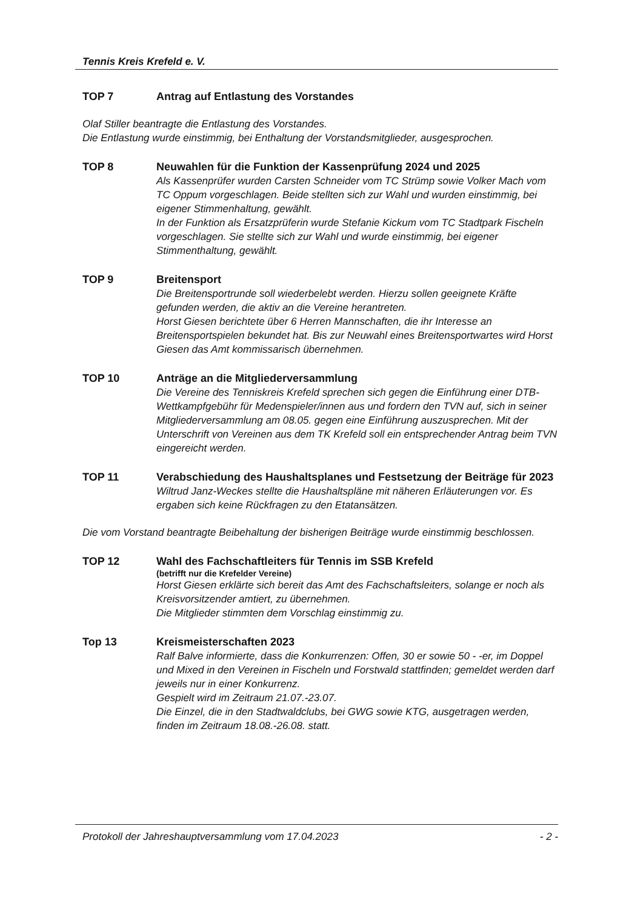Tennis Kreis Krefeld e. V.
TOP 7
Antrag auf Entlastung des Vorstandes
Olaf Stiller beantragte die Entlastung des Vorstandes.
Die Entlastung wurde einstimmig, bei Enthaltung der Vorstandsmitglieder, ausgesprochen.
TOP 8
Neuwahlen für die Funktion der Kassenprüfung 2024 und 2025
Als Kassenprüfer wurden Carsten Schneider vom TC Strümp sowie Volker Mach vom TC Oppum vorgeschlagen. Beide stellten sich zur Wahl und wurden einstimmig, bei eigener Stimmenhaltung, gewählt.
In der Funktion als Ersatzprüferin wurde Stefanie Kickum vom TC Stadtpark Fischeln vorgeschlagen. Sie stellte sich zur Wahl und wurde einstimmig, bei eigener Stimmenthaltung, gewählt.
TOP 9
Breitensport
Die Breitensportrunde soll wiederbelebt werden. Hierzu sollen geeignete Kräfte gefunden werden, die aktiv an die Vereine herantreten.
Horst Giesen berichtete über 6 Herren Mannschaften, die ihr Interesse an Breitensportspielen bekundet hat. Bis zur Neuwahl eines Breitensportwartes wird Horst Giesen das Amt kommissarisch übernehmen.
TOP 10
Anträge an die Mitgliederversammlung
Die Vereine des Tenniskreis Krefeld sprechen sich gegen die Einführung einer DTB-Wettkampfgebühr für Medenspieler/innen aus und fordern den TVN auf, sich in seiner Mitgliederversammlung am 08.05. gegen eine Einführung auszusprechen. Mit der Unterschrift von Vereinen aus dem TK Krefeld soll ein entsprechender Antrag beim TVN eingereicht werden.
TOP 11
Verabschiedung des Haushaltsplanes und Festsetzung der Beiträge für 2023
Wiltrud Janz-Weckes stellte die Haushaltspläne mit näheren Erläuterungen vor. Es ergaben sich keine Rückfragen zu den Etatansätzen.
Die vom Vorstand beantragte Beibehaltung der bisherigen Beiträge wurde einstimmig beschlossen.
TOP 12
Wahl des Fachschaftleiters für Tennis im SSB Krefeld
(betrifft nur die Krefelder Vereine)
Horst Giesen erklärte sich bereit das Amt des Fachschaftsleiters, solange er noch als Kreisvorsitzender amtiert, zu übernehmen.
Die Mitglieder stimmten dem Vorschlag einstimmig zu.
Top 13
Kreismeisterschaften 2023
Ralf Balve informierte, dass die Konkurrenzen: Offen, 30 er sowie 50 - -er, im Doppel und Mixed in den Vereinen in Fischeln und Forstwald stattfinden; gemeldet werden darf jeweils nur in einer Konkurrenz.
Gespielt wird im Zeitraum 21.07.-23.07.
Die Einzel, die in den Stadtwaldclubs, bei GWG sowie KTG, ausgetragen werden, finden im Zeitraum 18.08.-26.08. statt.
Protokoll der Jahreshauptversammlung vom 17.04.2023 - 2 -